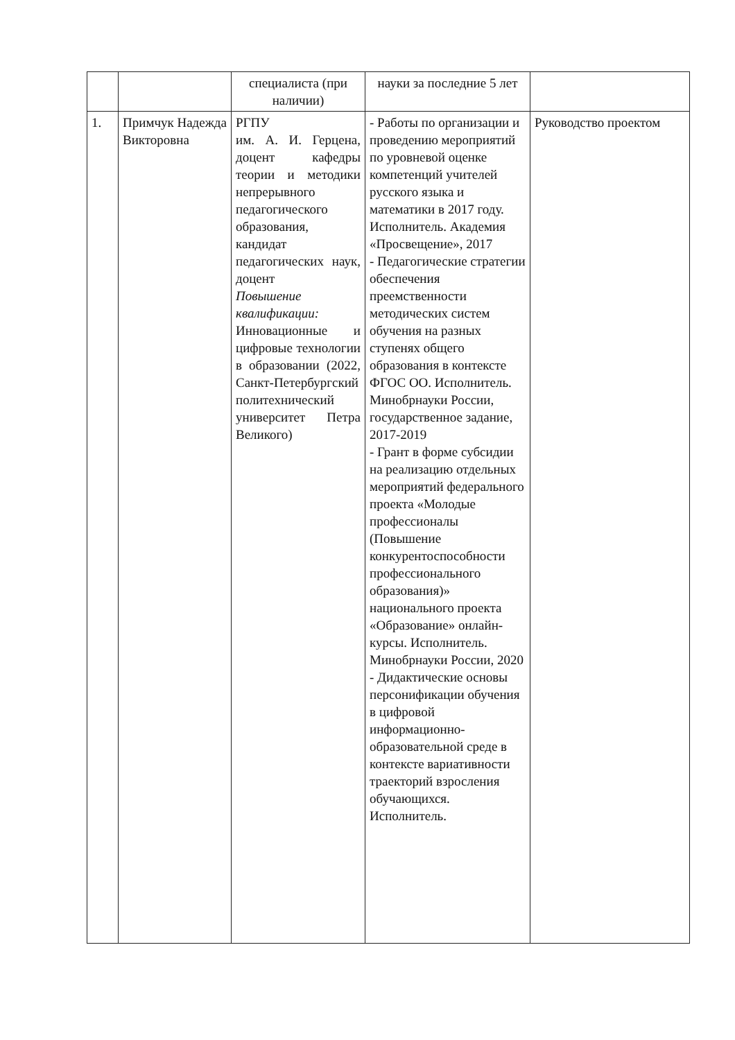| | | специалиста (при наличии) | науки за последние 5 лет | |
| 1. | Примчук Надежда Викторовна | РГПУ им. А. И. Герцена, доцент кафедры теории и методики непрерывного педагогического образования, кандидат педагогических наук, доцент Повышение квалификации: Инновационные и цифровые технологии в образовании (2022, Санкт-Петербургский политехнический университет Петра Великого) | - Работы по организации и проведению мероприятий по уровневой оценке компетенций учителей русского языка и математики в 2017 году. Исполнитель. Академия «Просвещение», 2017 - Педагогические стратегии обеспечения преемственности методических систем обучения на разных ступенях общего образования в контексте ФГОС ОО. Исполнитель. Минобрнауки России, государственное задание, 2017-2019 - Грант в форме субсидии на реализацию отдельных мероприятий федерального проекта «Молодые профессионалы (Повышение конкурентоспособности профессионального образования)» национального проекта «Образование» онлайн-курсы. Исполнитель. Минобрнауки России, 2020 - Дидактические основы персонификации обучения в цифровой информационно-образовательной среде в контексте вариативности траекторий взросления обучающихся. Исполнитель. | Руководство проектом |